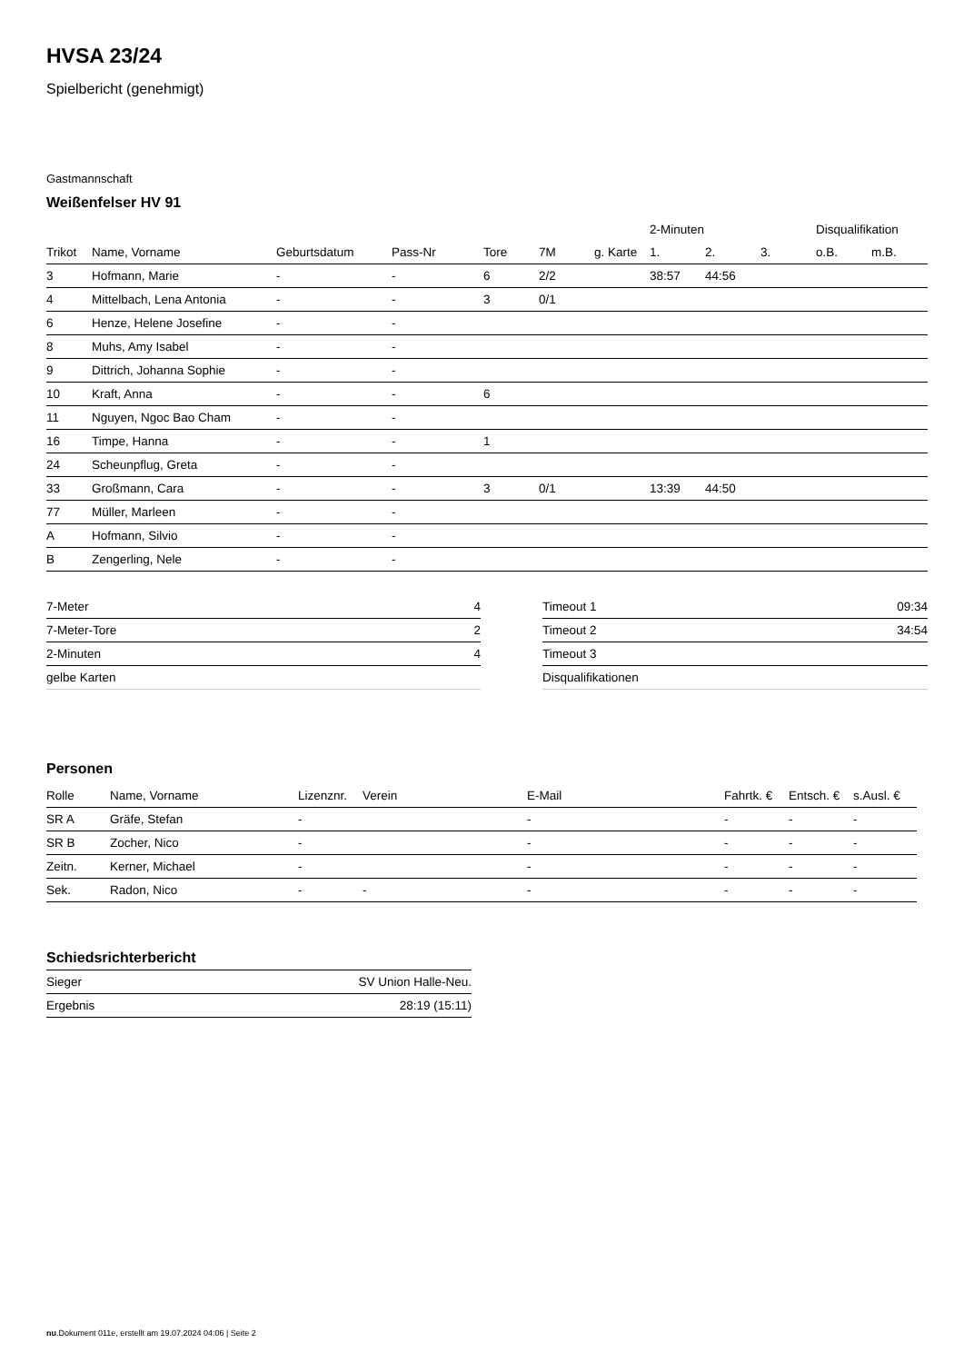HVSA 23/24
Spielbericht (genehmigt)
Gastmannschaft
Weißenfelser HV 91
| | | | | | | | 2-Minuten | | | Disqualifikation | |
| --- | --- | --- | --- | --- | --- | --- | --- | --- | --- | --- | --- |
| Trikot | Name, Vorname | Geburtsdatum | Pass-Nr | Tore | 7M | g. Karte | 1. | 2. | 3. | o.B. | m.B. |
| 3 | Hofmann, Marie | - | - | 6 | 2/2 | | 38:57 | 44:56 | | | |
| 4 | Mittelbach, Lena Antonia | - | - | 3 | 0/1 | | | | | | |
| 6 | Henze, Helene Josefine | - | - | | | | | | | | |
| 8 | Muhs, Amy Isabel | - | - | | | | | | | | |
| 9 | Dittrich, Johanna Sophie | - | - | | | | | | | | |
| 10 | Kraft, Anna | - | - | 6 | | | | | | | |
| 11 | Nguyen, Ngoc Bao Cham | - | - | | | | | | | | |
| 16 | Timpe, Hanna | - | - | 1 | | | | | | | |
| 24 | Scheunpflug, Greta | - | - | | | | | | | | |
| 33 | Großmann, Cara | - | - | 3 | 0/1 | | 13:39 | 44:50 | | | |
| 77 | Müller, Marleen | - | - | | | | | | | | |
| A | Hofmann, Silvio | - | - | | | | | | | | |
| B | Zengerling, Nele | - | - | | | | | | | | |
| 7-Meter | 4 |
| 7-Meter-Tore | 2 |
| 2-Minuten | 4 |
| gelbe Karten | |
| Timeout 1 | 09:34 |
| Timeout 2 | 34:54 |
| Timeout 3 | |
| Disqualifikationen | |
Personen
| Rolle | Name, Vorname | Lizenznr. | Verein | E-Mail | Fahrtk. € | Entsch. € | s.Ausl. € |
| --- | --- | --- | --- | --- | --- | --- | --- |
| SR A | Gräfe, Stefan | - | | - | - | - | - |
| SR B | Zocher, Nico | - | | - | - | - | - |
| Zeitn. | Kerner, Michael | - | | - | - | - | - |
| Sek. | Radon, Nico | - | - | - | - | - | - |
Schiedsrichterbericht
| Sieger | SV Union Halle-Neu. |
| Ergebnis | 28:19 (15:11) |
nu.Dokument 011e, erstellt am 19.07.2024 04:06 | Seite 2